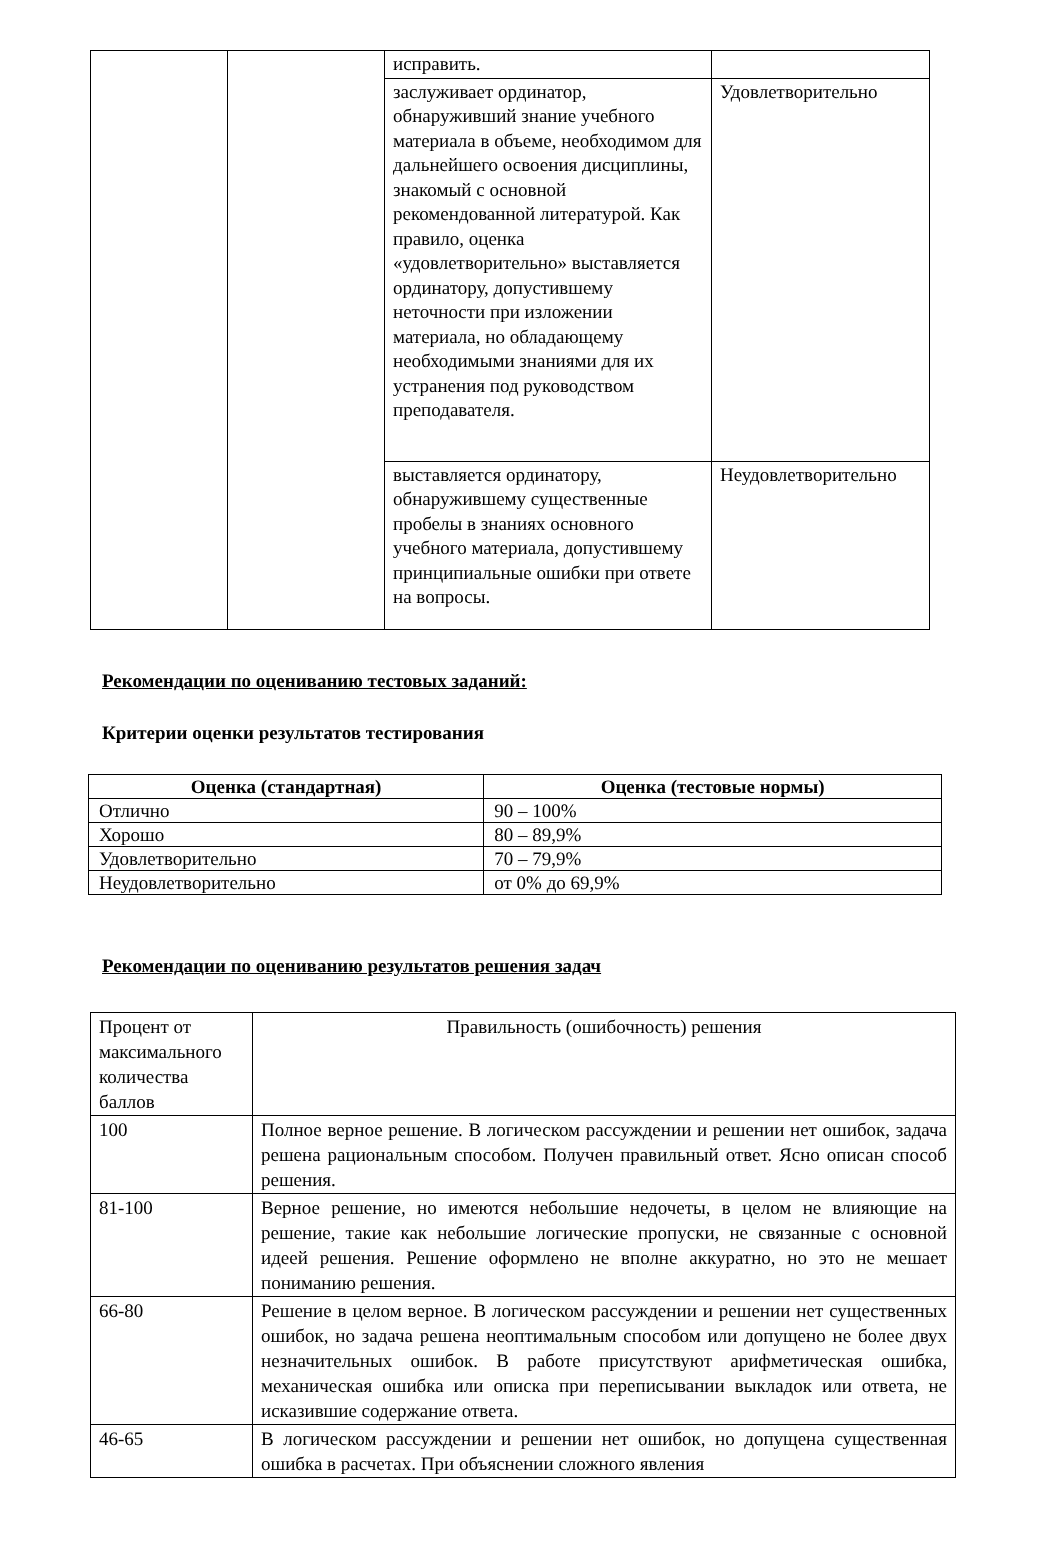| | | исправить. | |
| | | заслуживает ординатор, обнаруживший знание учебного материала в объеме, необходимом для дальнейшего освоения дисциплины, знакомый с основной рекомендованной литературой. Как правило, оценка «удовлетворительно» выставляется ординатору, допустившему неточности при изложении материала, но обладающему необходимыми знаниями для их устранения под руководством преподавателя. | Удовлетворительно |
| | | выставляется ординатору, обнаружившему существенные пробелы в знаниях основного учебного материала, допустившему принципиальные ошибки при ответе на вопросы. | Неудовлетворительно |
Рекомендации по оцениванию тестовых заданий:
Критерии оценки результатов тестирования
| Оценка (стандартная) | Оценка (тестовые нормы) |
| --- | --- |
| Отлично | 90 – 100% |
| Хорошо | 80 – 89,9% |
| Удовлетворительно | 70 – 79,9% |
| Неудовлетворительно | от 0% до 69,9% |
Рекомендации по оцениванию результатов решения задач
| Процент от максимального количества баллов | Правильность (ошибочность) решения |
| 100 | Полное верное решение. В логическом рассуждении и решении нет ошибок, задача решена рациональным способом. Получен правильный ответ. Ясно описан способ решения. |
| 81-100 | Верное решение, но имеются небольшие недочеты, в целом не влияющие на решение, такие как небольшие логические пропуски, не связанные с основной идеей решения. Решение оформлено не вполне аккуратно, но это не мешает пониманию решения. |
| 66-80 | Решение в целом верное. В логическом рассуждении и решении нет существенных ошибок, но задача решена неоптимальным способом или допущено не более двух незначительных ошибок. В работе присутствуют арифметическая ошибка, механическая ошибка или описка при переписывании выкладок или ответа, не исказившие содержание ответа. |
| 46-65 | В логическом рассуждении и решении нет ошибок, но допущена существенная ошибка в расчетах. При объяснении сложного явления |